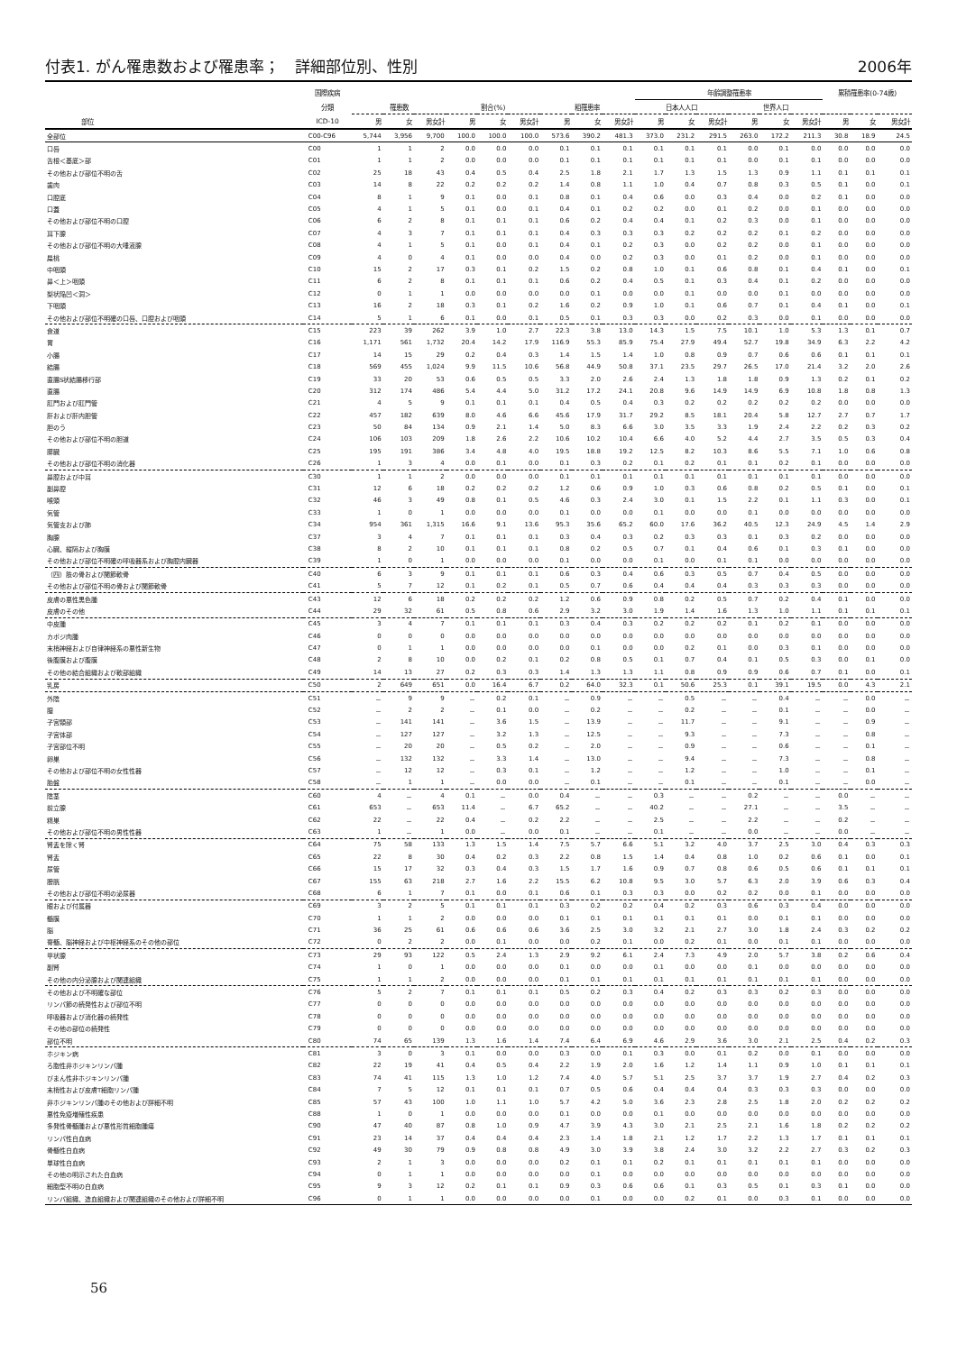付表1. がん罹患数および罹患率；　詳細部位別、性別 2006年
| | 国際疾病 | | | | | | | | | | 年齢調整罹患率 | | | | | | 累積罹患率(0-74歳) | | |
| --- | --- | --- | --- | --- | --- | --- | --- | --- | --- | --- | --- | --- | --- | --- | --- | --- | --- | --- | --- |
| | 分類 | 罹患数 | | | 割合(%) | | | 粗罹患率 | | | 日本人人口 | | | 世界人口 | | | | | |
| 部位 | ICD-10 | 男 | 女 | 男女計 | 男 | 女 | 男女計 | 男 | 女 | 男女計 | 男 | 女 | 男女計 | 男 | 女 | 男女計 | 男 | 女 | 男女計 |
| 全部位 | C00-C96 | 5,744 | 3,956 | 9,700 | 100.0 | 100.0 | 100.0 | 573.6 | 390.2 | 481.3 | 373.0 | 231.2 | 291.5 | 263.0 | 172.2 | 211.3 | 30.8 | 18.9 | 24.5 |
| 口唇 | C00 | 1 | 1 | 2 | 0.0 | 0.0 | 0.0 | 0.1 | 0.1 | 0.1 | 0.1 | 0.1 | 0.1 | 0.0 | 0.1 | 0.0 | 0.0 | 0.0 | 0.0 |
| 舌根＜基底＞部 | C01 | 1 | 1 | 2 | 0.0 | 0.0 | 0.0 | 0.1 | 0.1 | 0.1 | 0.1 | 0.1 | 0.1 | 0.0 | 0.1 | 0.1 | 0.0 | 0.0 | 0.0 |
| その他および部位不明の舌 | C02 | 25 | 18 | 43 | 0.4 | 0.5 | 0.4 | 2.5 | 1.8 | 2.1 | 1.7 | 1.3 | 1.5 | 1.3 | 0.9 | 1.1 | 0.1 | 0.1 | 0.1 |
| 歯肉 | C03 | 14 | 8 | 22 | 0.2 | 0.2 | 0.2 | 1.4 | 0.8 | 1.1 | 1.0 | 0.4 | 0.7 | 0.8 | 0.3 | 0.5 | 0.1 | 0.0 | 0.1 |
| 口腔底 | C04 | 8 | 1 | 9 | 0.1 | 0.0 | 0.1 | 0.8 | 0.1 | 0.4 | 0.6 | 0.0 | 0.3 | 0.4 | 0.0 | 0.2 | 0.1 | 0.0 | 0.0 |
| 口蓋 | C05 | 4 | 1 | 5 | 0.1 | 0.0 | 0.1 | 0.4 | 0.1 | 0.2 | 0.2 | 0.0 | 0.1 | 0.2 | 0.0 | 0.1 | 0.0 | 0.0 | 0.0 |
| その他および部位不明の口腔 | C06 | 6 | 2 | 8 | 0.1 | 0.1 | 0.1 | 0.6 | 0.2 | 0.4 | 0.4 | 0.1 | 0.2 | 0.3 | 0.0 | 0.1 | 0.0 | 0.0 | 0.0 |
| 耳下腺 | C07 | 4 | 3 | 7 | 0.1 | 0.1 | 0.1 | 0.4 | 0.3 | 0.3 | 0.3 | 0.2 | 0.2 | 0.2 | 0.1 | 0.2 | 0.0 | 0.0 | 0.0 |
| その他および部位不明の大唾液腺 | C08 | 4 | 1 | 5 | 0.1 | 0.0 | 0.1 | 0.4 | 0.1 | 0.2 | 0.3 | 0.0 | 0.2 | 0.2 | 0.0 | 0.1 | 0.0 | 0.0 | 0.0 |
| 扁桃 | C09 | 4 | 0 | 4 | 0.1 | 0.0 | 0.0 | 0.4 | 0.0 | 0.2 | 0.3 | 0.0 | 0.1 | 0.2 | 0.0 | 0.1 | 0.0 | 0.0 | 0.0 |
| 中咽頭 | C10 | 15 | 2 | 17 | 0.3 | 0.1 | 0.2 | 1.5 | 0.2 | 0.8 | 1.0 | 0.1 | 0.6 | 0.8 | 0.1 | 0.4 | 0.1 | 0.0 | 0.1 |
| 鼻＜上＞咽頭 | C11 | 6 | 2 | 8 | 0.1 | 0.1 | 0.1 | 0.6 | 0.2 | 0.4 | 0.5 | 0.1 | 0.3 | 0.4 | 0.1 | 0.2 | 0.0 | 0.0 | 0.0 |
| 梨状陥凹＜洞＞ | C12 | 0 | 1 | 1 | 0.0 | 0.0 | 0.0 | 0.0 | 0.1 | 0.0 | 0.0 | 0.1 | 0.0 | 0.0 | 0.1 | 0.0 | 0.0 | 0.0 | 0.0 |
| 下咽頭 | C13 | 16 | 2 | 18 | 0.3 | 0.1 | 0.2 | 1.6 | 0.2 | 0.9 | 1.0 | 0.1 | 0.6 | 0.7 | 0.1 | 0.4 | 0.1 | 0.0 | 0.1 |
| その他および部位不明確の口唇、口腔および咽頭 | C14 | 5 | 1 | 6 | 0.1 | 0.0 | 0.1 | 0.5 | 0.1 | 0.3 | 0.3 | 0.0 | 0.2 | 0.3 | 0.0 | 0.1 | 0.0 | 0.0 | 0.0 |
| 食道 | C15 | 223 | 39 | 262 | 3.9 | 1.0 | 2.7 | 22.3 | 3.8 | 13.0 | 14.3 | 1.5 | 7.5 | 10.1 | 1.0 | 5.3 | 1.3 | 0.1 | 0.7 |
| 胃 | C16 | 1,171 | 561 | 1,732 | 20.4 | 14.2 | 17.9 | 116.9 | 55.3 | 85.9 | 75.4 | 27.9 | 49.4 | 52.7 | 19.8 | 34.9 | 6.3 | 2.2 | 4.2 |
| 小腸 | C17 | 14 | 15 | 29 | 0.2 | 0.4 | 0.3 | 1.4 | 1.5 | 1.4 | 1.0 | 0.8 | 0.9 | 0.7 | 0.6 | 0.6 | 0.1 | 0.1 | 0.1 |
| 結腸 | C18 | 569 | 455 | 1,024 | 9.9 | 11.5 | 10.6 | 56.8 | 44.9 | 50.8 | 37.1 | 23.5 | 29.7 | 26.5 | 17.0 | 21.4 | 3.2 | 2.0 | 2.6 |
| 直腸S状結腸移行部 | C19 | 33 | 20 | 53 | 0.6 | 0.5 | 0.5 | 3.3 | 2.0 | 2.6 | 2.4 | 1.3 | 1.8 | 1.8 | 0.9 | 1.3 | 0.2 | 0.1 | 0.2 |
| 直腸 | C20 | 312 | 174 | 486 | 5.4 | 4.4 | 5.0 | 31.2 | 17.2 | 24.1 | 20.8 | 9.6 | 14.9 | 14.9 | 6.9 | 10.8 | 1.8 | 0.8 | 1.3 |
| 肛門および肛門管 | C21 | 4 | 5 | 9 | 0.1 | 0.1 | 0.1 | 0.4 | 0.5 | 0.4 | 0.3 | 0.2 | 0.2 | 0.2 | 0.2 | 0.2 | 0.0 | 0.0 | 0.0 |
| 肝および肝内胆管 | C22 | 457 | 182 | 639 | 8.0 | 4.6 | 6.6 | 45.6 | 17.9 | 31.7 | 29.2 | 8.5 | 18.1 | 20.4 | 5.8 | 12.7 | 2.7 | 0.7 | 1.7 |
| 胆のう | C23 | 50 | 84 | 134 | 0.9 | 2.1 | 1.4 | 5.0 | 8.3 | 6.6 | 3.0 | 3.5 | 3.3 | 1.9 | 2.4 | 2.2 | 0.2 | 0.3 | 0.2 |
| その他および部位不明の胆道 | C24 | 106 | 103 | 209 | 1.8 | 2.6 | 2.2 | 10.6 | 10.2 | 10.4 | 6.6 | 4.0 | 5.2 | 4.4 | 2.7 | 3.5 | 0.5 | 0.3 | 0.4 |
| 膵臓 | C25 | 195 | 191 | 386 | 3.4 | 4.8 | 4.0 | 19.5 | 18.8 | 19.2 | 12.5 | 8.2 | 10.3 | 8.6 | 5.5 | 7.1 | 1.0 | 0.6 | 0.8 |
| その他および部位不明の消化器 | C26 | 1 | 3 | 4 | 0.0 | 0.1 | 0.0 | 0.1 | 0.3 | 0.2 | 0.1 | 0.2 | 0.1 | 0.1 | 0.2 | 0.1 | 0.0 | 0.0 | 0.0 |
| 鼻腔および中耳 | C30 | 1 | 1 | 2 | 0.0 | 0.0 | 0.0 | 0.1 | 0.1 | 0.1 | 0.1 | 0.1 | 0.1 | 0.1 | 0.1 | 0.1 | 0.0 | 0.0 | 0.0 |
| 副鼻腔 | C31 | 12 | 6 | 18 | 0.2 | 0.2 | 0.2 | 1.2 | 0.6 | 0.9 | 1.0 | 0.3 | 0.6 | 0.8 | 0.2 | 0.5 | 0.1 | 0.0 | 0.1 |
| 喉頭 | C32 | 46 | 3 | 49 | 0.8 | 0.1 | 0.5 | 4.6 | 0.3 | 2.4 | 3.0 | 0.1 | 1.5 | 2.2 | 0.1 | 1.1 | 0.3 | 0.0 | 0.1 |
| 気管 | C33 | 1 | 0 | 1 | 0.0 | 0.0 | 0.0 | 0.1 | 0.0 | 0.0 | 0.1 | 0.0 | 0.0 | 0.1 | 0.0 | 0.0 | 0.0 | 0.0 | 0.0 |
| 気管支および肺 | C34 | 954 | 361 | 1,315 | 16.6 | 9.1 | 13.6 | 95.3 | 35.6 | 65.2 | 60.0 | 17.6 | 36.2 | 40.5 | 12.3 | 24.9 | 4.5 | 1.4 | 2.9 |
| 胸腺 | C37 | 3 | 4 | 7 | 0.1 | 0.1 | 0.1 | 0.3 | 0.4 | 0.3 | 0.2 | 0.3 | 0.3 | 0.1 | 0.3 | 0.2 | 0.0 | 0.0 | 0.0 |
| 心臓、縦隔および胸膜 | C38 | 8 | 2 | 10 | 0.1 | 0.1 | 0.1 | 0.8 | 0.2 | 0.5 | 0.7 | 0.1 | 0.4 | 0.6 | 0.1 | 0.3 | 0.1 | 0.0 | 0.0 |
| その他および部位不明確の呼吸器系および胸腔内臓器 | C39 | 1 | 0 | 1 | 0.0 | 0.0 | 0.0 | 0.1 | 0.0 | 0.0 | 0.1 | 0.0 | 0.1 | 0.1 | 0.0 | 0.0 | 0.0 | 0.0 | 0.0 |
| （四）肢の骨および関節軟骨 | C40 | 6 | 3 | 9 | 0.1 | 0.1 | 0.1 | 0.6 | 0.3 | 0.4 | 0.6 | 0.3 | 0.5 | 0.7 | 0.4 | 0.5 | 0.0 | 0.0 | 0.0 |
| その他および部位不明の骨および関節軟骨 | C41 | 5 | 7 | 12 | 0.1 | 0.2 | 0.1 | 0.5 | 0.7 | 0.6 | 0.4 | 0.4 | 0.4 | 0.3 | 0.3 | 0.3 | 0.0 | 0.0 | 0.0 |
| 皮膚の悪性黒色腫 | C43 | 12 | 6 | 18 | 0.2 | 0.2 | 0.2 | 1.2 | 0.6 | 0.9 | 0.8 | 0.2 | 0.5 | 0.7 | 0.2 | 0.4 | 0.1 | 0.0 | 0.0 |
| 皮膚のその他 | C44 | 29 | 32 | 61 | 0.5 | 0.8 | 0.6 | 2.9 | 3.2 | 3.0 | 1.9 | 1.4 | 1.6 | 1.3 | 1.0 | 1.1 | 0.1 | 0.1 | 0.1 |
| 中皮腫 | C45 | 3 | 4 | 7 | 0.1 | 0.1 | 0.1 | 0.3 | 0.4 | 0.3 | 0.2 | 0.2 | 0.2 | 0.1 | 0.2 | 0.1 | 0.0 | 0.0 | 0.0 |
| カポジ肉腫 | C46 | 0 | 0 | 0 | 0.0 | 0.0 | 0.0 | 0.0 | 0.0 | 0.0 | 0.0 | 0.0 | 0.0 | 0.0 | 0.0 | 0.0 | 0.0 | 0.0 | 0.0 |
| 末梢神経および自律神経系の悪性新生物 | C47 | 0 | 1 | 1 | 0.0 | 0.0 | 0.0 | 0.0 | 0.1 | 0.0 | 0.0 | 0.2 | 0.1 | 0.0 | 0.3 | 0.1 | 0.0 | 0.0 | 0.0 |
| 後腹膜および腹膜 | C48 | 2 | 8 | 10 | 0.0 | 0.2 | 0.1 | 0.2 | 0.8 | 0.5 | 0.1 | 0.7 | 0.4 | 0.1 | 0.5 | 0.3 | 0.0 | 0.1 | 0.0 |
| その他の結合組織および軟部組織 | C49 | 14 | 13 | 27 | 0.2 | 0.3 | 0.3 | 1.4 | 1.3 | 1.3 | 1.1 | 0.8 | 0.9 | 0.9 | 0.6 | 0.7 | 0.1 | 0.0 | 0.1 |
| 乳房 | C50 | 2 | 649 | 651 | 0.0 | 16.4 | 6.7 | 0.2 | 64.0 | 32.3 | 0.1 | 50.6 | 25.3 | 0.1 | 39.1 | 19.5 | 0.0 | 4.3 | 2.1 |
| 外陰 | C51 | － | 9 | 9 | － | 0.2 | 0.1 | － | 0.9 | － | － | 0.5 | － | － | 0.4 | － | － | 0.0 | － |
| 膣 | C52 | － | 2 | 2 | － | 0.1 | 0.0 | － | 0.2 | － | － | 0.2 | － | － | 0.1 | － | － | 0.0 | － |
| 子宮頸部 | C53 | － | 141 | 141 | － | 3.6 | 1.5 | － | 13.9 | － | － | 11.7 | － | － | 9.1 | － | － | 0.9 | － |
| 子宮体部 | C54 | － | 127 | 127 | － | 3.2 | 1.3 | － | 12.5 | － | － | 9.3 | － | － | 7.3 | － | － | 0.8 | － |
| 子宮部位不明 | C55 | － | 20 | 20 | － | 0.5 | 0.2 | － | 2.0 | － | － | 0.9 | － | － | 0.6 | － | － | 0.1 | － |
| 卵巣 | C56 | － | 132 | 132 | － | 3.3 | 1.4 | － | 13.0 | － | － | 9.4 | － | － | 7.3 | － | － | 0.8 | － |
| その他および部位不明の女性性器 | C57 | － | 12 | 12 | － | 0.3 | 0.1 | － | 1.2 | － | － | 1.2 | － | － | 1.0 | － | － | 0.1 | － |
| 胎盤 | C58 | － | 1 | 1 | － | 0.0 | 0.0 | － | 0.1 | － | － | 0.1 | － | － | 0.1 | － | － | 0.0 | － |
| 陰茎 | C60 | 4 | － | 4 | 0.1 | － | 0.0 | 0.4 | － | － | 0.3 | － | － | 0.2 | － | － | 0.0 | － | － |
| 前立腺 | C61 | 653 | － | 653 | 11.4 | － | 6.7 | 65.2 | － | － | 40.2 | － | － | 27.1 | － | － | 3.5 | － | － |
| 精巣 | C62 | 22 | － | 22 | 0.4 | － | 0.2 | 2.2 | － | － | 2.5 | － | － | 2.2 | － | － | 0.2 | － | － |
| その他および部位不明の男性性器 | C63 | 1 | － | 1 | 0.0 | － | 0.0 | 0.1 | － | － | 0.1 | － | － | 0.0 | － | － | 0.0 | － | － |
| 腎盂を除く腎 | C64 | 75 | 58 | 133 | 1.3 | 1.5 | 1.4 | 7.5 | 5.7 | 6.6 | 5.1 | 3.2 | 4.0 | 3.7 | 2.5 | 3.0 | 0.4 | 0.3 | 0.3 |
| 腎盂 | C65 | 22 | 8 | 30 | 0.4 | 0.2 | 0.3 | 2.2 | 0.8 | 1.5 | 1.4 | 0.4 | 0.8 | 1.0 | 0.2 | 0.6 | 0.1 | 0.0 | 0.1 |
| 尿管 | C66 | 15 | 17 | 32 | 0.3 | 0.4 | 0.3 | 1.5 | 1.7 | 1.6 | 0.9 | 0.7 | 0.8 | 0.6 | 0.5 | 0.6 | 0.1 | 0.1 | 0.1 |
| 膀胱 | C67 | 155 | 63 | 218 | 2.7 | 1.6 | 2.2 | 15.5 | 6.2 | 10.8 | 9.5 | 3.0 | 5.7 | 6.3 | 2.0 | 3.9 | 0.6 | 0.3 | 0.4 |
| その他および部位不明の泌尿器 | C68 | 6 | 1 | 7 | 0.1 | 0.0 | 0.1 | 0.6 | 0.1 | 0.3 | 0.3 | 0.0 | 0.2 | 0.2 | 0.0 | 0.1 | 0.0 | 0.0 | 0.0 |
| 眼および付属器 | C69 | 3 | 2 | 5 | 0.1 | 0.1 | 0.1 | 0.3 | 0.2 | 0.2 | 0.4 | 0.2 | 0.3 | 0.6 | 0.3 | 0.4 | 0.0 | 0.0 | 0.0 |
| 髄膜 | C70 | 1 | 1 | 2 | 0.0 | 0.0 | 0.0 | 0.1 | 0.1 | 0.1 | 0.1 | 0.1 | 0.1 | 0.0 | 0.1 | 0.1 | 0.0 | 0.0 | 0.0 |
| 脳 | C71 | 36 | 25 | 61 | 0.6 | 0.6 | 0.6 | 3.6 | 2.5 | 3.0 | 3.2 | 2.1 | 2.7 | 3.0 | 1.8 | 2.4 | 0.3 | 0.2 | 0.2 |
| 脊髄、脳神経および中枢神経系のその他の部位 | C72 | 0 | 2 | 2 | 0.0 | 0.1 | 0.0 | 0.0 | 0.2 | 0.1 | 0.0 | 0.2 | 0.1 | 0.0 | 0.1 | 0.1 | 0.0 | 0.0 | 0.0 |
| 甲状腺 | C73 | 29 | 93 | 122 | 0.5 | 2.4 | 1.3 | 2.9 | 9.2 | 6.1 | 2.4 | 7.3 | 4.9 | 2.0 | 5.7 | 3.8 | 0.2 | 0.6 | 0.4 |
| 副腎 | C74 | 1 | 0 | 1 | 0.0 | 0.0 | 0.0 | 0.1 | 0.0 | 0.0 | 0.1 | 0.0 | 0.0 | 0.1 | 0.0 | 0.0 | 0.0 | 0.0 | 0.0 |
| その他の内分泌腺および関連組織 | C75 | 1 | 1 | 2 | 0.0 | 0.0 | 0.0 | 0.1 | 0.1 | 0.1 | 0.1 | 0.1 | 0.1 | 0.1 | 0.1 | 0.1 | 0.0 | 0.0 | 0.0 |
| その他および不明確な部位 | C76 | 5 | 2 | 7 | 0.1 | 0.1 | 0.1 | 0.5 | 0.2 | 0.3 | 0.4 | 0.2 | 0.3 | 0.3 | 0.2 | 0.3 | 0.0 | 0.0 | 0.0 |
| リンパ節の続発性および部位不明 | C77 | 0 | 0 | 0 | 0.0 | 0.0 | 0.0 | 0.0 | 0.0 | 0.0 | 0.0 | 0.0 | 0.0 | 0.0 | 0.0 | 0.0 | 0.0 | 0.0 | 0.0 |
| 呼吸器および消化器の続発性 | C78 | 0 | 0 | 0 | 0.0 | 0.0 | 0.0 | 0.0 | 0.0 | 0.0 | 0.0 | 0.0 | 0.0 | 0.0 | 0.0 | 0.0 | 0.0 | 0.0 | 0.0 |
| その他の部位の続発性 | C79 | 0 | 0 | 0 | 0.0 | 0.0 | 0.0 | 0.0 | 0.0 | 0.0 | 0.0 | 0.0 | 0.0 | 0.0 | 0.0 | 0.0 | 0.0 | 0.0 | 0.0 |
| 部位不明 | C80 | 74 | 65 | 139 | 1.3 | 1.6 | 1.4 | 7.4 | 6.4 | 6.9 | 4.6 | 2.9 | 3.6 | 3.0 | 2.1 | 2.5 | 0.4 | 0.2 | 0.3 |
| ホジキン病 | C81 | 3 | 0 | 3 | 0.1 | 0.0 | 0.0 | 0.3 | 0.0 | 0.1 | 0.3 | 0.0 | 0.1 | 0.2 | 0.0 | 0.1 | 0.0 | 0.0 | 0.0 |
| ろ胞性非ホジキンリンパ腫 | C82 | 22 | 19 | 41 | 0.4 | 0.5 | 0.4 | 2.2 | 1.9 | 2.0 | 1.6 | 1.2 | 1.4 | 1.1 | 0.9 | 1.0 | 0.1 | 0.1 | 0.1 |
| びまん性非ホジキンリンパ腫 | C83 | 74 | 41 | 115 | 1.3 | 1.0 | 1.2 | 7.4 | 4.0 | 5.7 | 5.1 | 2.5 | 3.7 | 3.7 | 1.9 | 2.7 | 0.4 | 0.2 | 0.3 |
| 末梢性および皮膚T細胞リンパ腫 | C84 | 7 | 5 | 12 | 0.1 | 0.1 | 0.1 | 0.7 | 0.5 | 0.6 | 0.4 | 0.4 | 0.4 | 0.3 | 0.3 | 0.3 | 0.0 | 0.0 | 0.0 |
| 非ホジキンリンパ腫のその他および詳細不明 | C85 | 57 | 43 | 100 | 1.0 | 1.1 | 1.0 | 5.7 | 4.2 | 5.0 | 3.6 | 2.3 | 2.8 | 2.5 | 1.8 | 2.0 | 0.2 | 0.2 | 0.2 |
| 悪性免疫増殖性疾患 | C88 | 1 | 0 | 1 | 0.0 | 0.0 | 0.0 | 0.1 | 0.0 | 0.0 | 0.1 | 0.0 | 0.0 | 0.0 | 0.0 | 0.0 | 0.0 | 0.0 | 0.0 |
| 多発性骨髄腫および悪性形質細胞腫瘍 | C90 | 47 | 40 | 87 | 0.8 | 1.0 | 0.9 | 4.7 | 3.9 | 4.3 | 3.0 | 2.1 | 2.5 | 2.1 | 1.6 | 1.8 | 0.2 | 0.2 | 0.2 |
| リンパ性白血病 | C91 | 23 | 14 | 37 | 0.4 | 0.4 | 0.4 | 2.3 | 1.4 | 1.8 | 2.1 | 1.2 | 1.7 | 2.2 | 1.3 | 1.7 | 0.1 | 0.1 | 0.1 |
| 骨髄性白血病 | C92 | 49 | 30 | 79 | 0.9 | 0.8 | 0.8 | 4.9 | 3.0 | 3.9 | 3.8 | 2.4 | 3.0 | 3.2 | 2.2 | 2.7 | 0.3 | 0.2 | 0.3 |
| 単球性白血病 | C93 | 2 | 1 | 3 | 0.0 | 0.0 | 0.0 | 0.2 | 0.1 | 0.1 | 0.2 | 0.1 | 0.1 | 0.1 | 0.1 | 0.1 | 0.0 | 0.0 | 0.0 |
| その他の明示された白血病 | C94 | 0 | 1 | 1 | 0.0 | 0.0 | 0.0 | 0.0 | 0.1 | 0.0 | 0.0 | 0.0 | 0.0 | 0.0 | 0.0 | 0.0 | 0.0 | 0.0 | 0.0 |
| 細胞型不明の白血病 | C95 | 9 | 3 | 12 | 0.2 | 0.1 | 0.1 | 0.9 | 0.3 | 0.6 | 0.6 | 0.1 | 0.3 | 0.5 | 0.1 | 0.3 | 0.1 | 0.0 | 0.0 |
| リンパ組織、造血組織および関連組織のその他および詳細不明 | C96 | 0 | 1 | 1 | 0.0 | 0.0 | 0.0 | 0.0 | 0.1 | 0.0 | 0.0 | 0.2 | 0.1 | 0.0 | 0.3 | 0.1 | 0.0 | 0.0 | 0.0 |
56